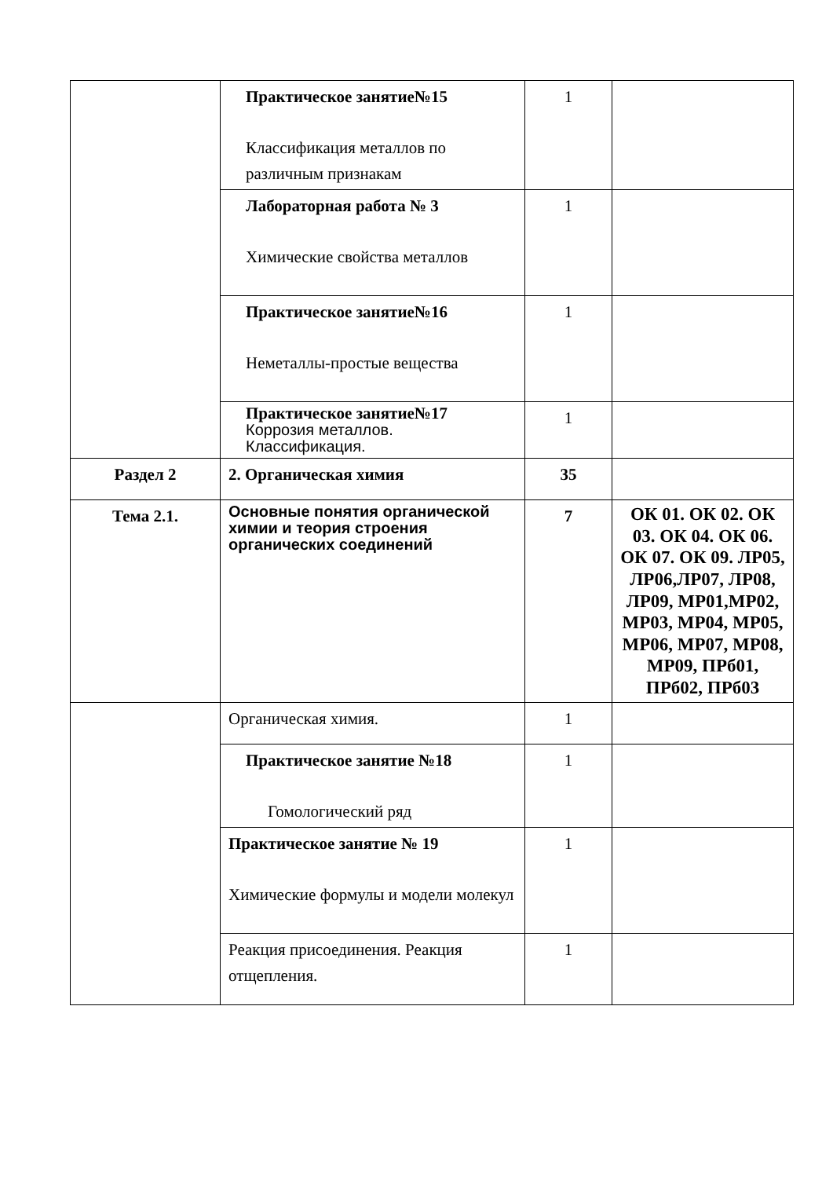| | Практическое занятие№15 Классификация металлов по различным признакам | 1 | |
| | Лабораторная работа № 3 Химические свойства металлов | 1 | |
| | Практическое занятие№16 Неметаллы-простые вещества | 1 | |
| | Практическое занятие№17 Коррозия металлов. Классификация. | 1 | |
| Раздел 2 | 2. Органическая химия | 35 | |
| Тема 2.1. | Основные понятия органической химии и теория строения органических соединений | 7 | ОК 01. ОК 02. ОК 03. ОК 04. ОК 06. ОК 07. ОК 09. ЛР05, ЛР06,ЛР07, ЛР08, ЛР09, МР01,МР02, МР03, МР04, МР05, МР06, МР07, МР08, МР09, ПРб01, ПРб02, ПРб03 |
| | Органическая химия. | 1 | |
| | Практическое занятие №18 Гомологический ряд | 1 | |
| | Практическое занятие № 19 Химические формулы и модели молекул | 1 | |
| | Реакция присоединения. Реакция отщепления. | 1 | |